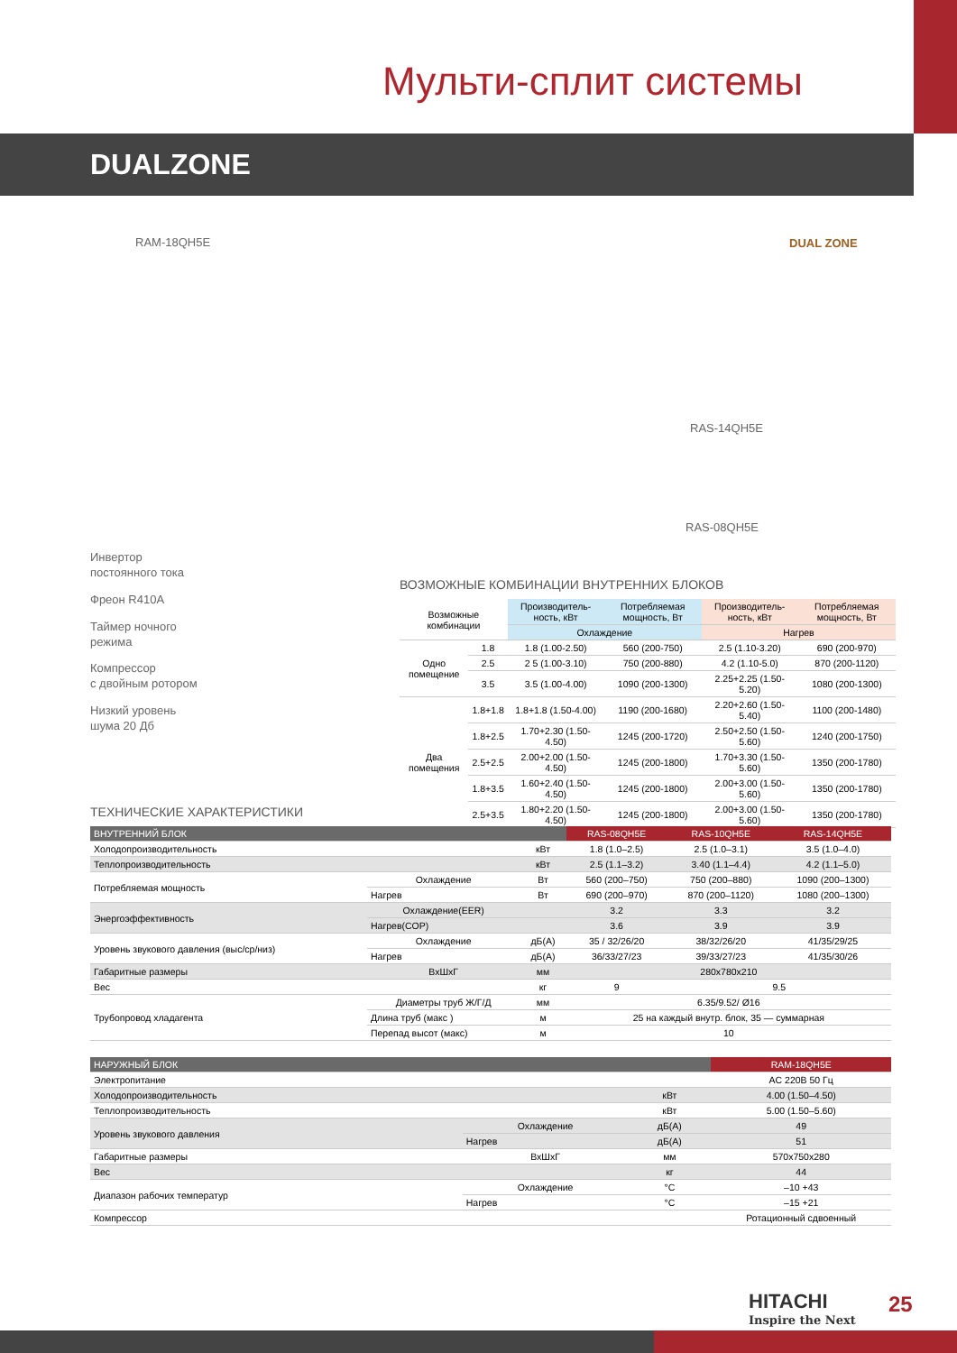Мульти-сплит системы
DUALZONE
RAM-18QH5E
RAS-14QH5E
RAS-08QH5E
DUAL ZONE
Инвертор
постоянного тока
Фреон R410A
Таймер ночного
режима
Компрессор
с двойным ротором
Низкий уровень
шума 20 Дб
ВОЗМОЖНЫЕ КОМБИНАЦИИ ВНУТРЕННИХ БЛОКОВ
| Возможные комбинации | | Производитель-ность, кВт | Потребляемая мощность, Вт | Производитель-ность, кВт | Потребляемая мощность, Вт |
| --- | --- | --- | --- | --- | --- |
| | | Охлаждение | | Нагрев | |
| Одно помещение | 1.8 | 1.8 (1.00-2.50) | 560 (200-750) | 2.5 (1.10-3.20) | 690 (200-970) |
| | 2.5 | 2 5 (1.00-3.10) | 750 (200-880) | 4.2 (1.10-5.0) | 870 (200-1120) |
| | 3.5 | 3.5 (1.00-4.00) | 1090 (200-1300) | 2.25+2.25 (1.50-5.20) | 1080 (200-1300) |
| Два помещения | 1.8+1.8 | 1.8+1.8 (1.50-4.00) | 1190 (200-1680) | 2.20+2.60 (1.50-5.40) | 1100 (200-1480) |
| | 1.8+2.5 | 1.70+2.30 (1.50-4.50) | 1245 (200-1720) | 2.50+2.50 (1.50-5.60) | 1240 (200-1750) |
| | 2.5+2.5 | 2.00+2.00 (1.50-4.50) | 1245 (200-1800) | 1.70+3.30 (1.50-5.60) | 1350 (200-1780) |
| | 1.8+3.5 | 1.60+2.40 (1.50-4.50) | 1245 (200-1800) | 2.00+3.00 (1.50-5.60) | 1350 (200-1780) |
| | 2.5+3.5 | 1.80+2.20 (1.50-4.50) | 1245 (200-1800) | 2.00+3.00 (1.50-5.60) | 1350 (200-1780) |
ТЕХНИЧЕСКИЕ ХАРАКТЕРИСТИКИ
| ВНУТРЕННИЙ БЛОК | | | RAS-08QH5E | RAS-10QH5E | RAS-14QH5E |
| --- | --- | --- | --- | --- | --- |
| Холодопроизводительность | | кВт | 1.8 (1.0–2.5) | 2.5 (1.0–3.1) | 3.5 (1.0–4.0) |
| Теплопроизводительность | | кВт | 2.5 (1.1–3.2) | 3.40 (1.1–4.4) | 4.2 (1.1–5.0) |
| Потребляемая мощность | Охлаждение | Вт | 560 (200–750) | 750 (200–880) | 1090 (200–1300) |
| | Нагрев | Вт | 690 (200–970) | 870 (200–1120) | 1080 (200–1300) |
| Энергоэффективность | Охлаждение(EER) | | 3.2 | 3.3 | 3.2 |
| | Нагрев(COP) | | 3.6 | 3.9 | 3.9 |
| Уровень звукового давления (выс/ср/низ) | Охлаждение | дБ(А) | 35 / 32/26/20 | 38/32/26/20 | 41/35/29/25 |
| | Нагрев | дБ(А) | 36/33/27/23 | 39/33/27/23 | 41/35/30/26 |
| Габаритные размеры | ВхШхГ | мм | 280x780x210 | | |
| Вес | | кг | 9 | 9.5 | |
| Трубопровод хладагента | Диаметры труб Ж/Г/Д | мм | 6.35/9.52/ Ø16 | | |
| | Длина труб (макс ) | м | 25 на каждый внутр. блок, 35 — суммарная | | |
| | Перепад высот (макс) | м | 10 | | |
| НАРУЖНЫЙ БЛОК | | | RAM-18QH5E |
| --- | --- | --- | --- |
| Электропитание | | | AC 220В 50 Гц |
| Холодопроизводительность | | кВт | 4.00 (1.50–4.50) |
| Теплопроизводительность | | кВт | 5.00 (1.50–5.60) |
| Уровень звукового давления | Охлаждение | дБ(А) | 49 |
| | Нагрев | дБ(А) | 51 |
| Габаритные размеры | ВхШхГ | мм | 570x750x280 |
| Вес | | кг | 44 |
| Диапазон рабочих температур | Охлаждение | °C | –10 +43 |
| | Нагрев | °C | –15 +21 |
| Компрессор | | | Ротационный сдвоенный |
HITACHI
Inspire the Next
25